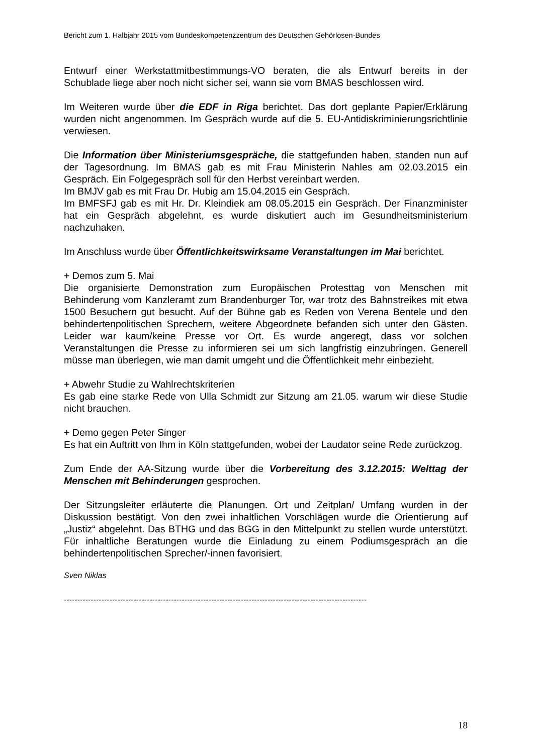Bericht zum 1. Halbjahr 2015 vom Bundeskompetenzzentrum des Deutschen Gehörlosen-Bundes
Entwurf einer Werkstattmitbestimmungs-VO beraten, die als Entwurf bereits in der Schublade liege aber noch nicht sicher sei, wann sie vom BMAS beschlossen wird.
Im Weiteren wurde über die EDF in Riga berichtet. Das dort geplante Papier/Erklärung wurden nicht angenommen. Im Gespräch wurde auf die 5. EU-Antidiskriminierungsrichtlinie verwiesen.
Die Information über Ministeriumsgespräche, die stattgefunden haben, standen nun auf der Tagesordnung. Im BMAS gab es mit Frau Ministerin Nahles am 02.03.2015 ein Gespräch. Ein Folgegespräch soll für den Herbst vereinbart werden.
Im BMJV gab es mit Frau Dr. Hubig am 15.04.2015 ein Gespräch.
Im BMFSFJ gab es mit Hr. Dr. Kleindiek am 08.05.2015 ein Gespräch. Der Finanzminister hat ein Gespräch abgelehnt, es wurde diskutiert auch im Gesundheitsministerium nachzuhaken.
Im Anschluss wurde über Öffentlichkeitswirksame Veranstaltungen im Mai berichtet.
+ Demos zum 5. Mai
Die organisierte Demonstration zum Europäischen Protesttag von Menschen mit Behinderung vom Kanzleramt zum Brandenburger Tor, war trotz des Bahnstreikes mit etwa 1500 Besuchern gut besucht. Auf der Bühne gab es Reden von Verena Bentele und den behindertenpolitischen Sprechern, weitere Abgeordnete befanden sich unter den Gästen. Leider war kaum/keine Presse vor Ort. Es wurde angeregt, dass vor solchen Veranstaltungen die Presse zu informieren sei um sich langfristig einzubringen. Generell müsse man überlegen, wie man damit umgeht und die Öffentlichkeit mehr einbezieht.
+ Abwehr Studie zu Wahlrechtskriterien
Es gab eine starke Rede von Ulla Schmidt zur Sitzung am 21.05. warum wir diese Studie nicht brauchen.
+ Demo gegen Peter Singer
Es hat ein Auftritt von Ihm in Köln stattgefunden, wobei der Laudator seine Rede zurückzog.
Zum Ende der AA-Sitzung wurde über die Vorbereitung des 3.12.2015: Welttag der Menschen mit Behinderungen gesprochen.
Der Sitzungsleiter erläuterte die Planungen. Ort und Zeitplan/ Umfang wurden in der Diskussion bestätigt. Von den zwei inhaltlichen Vorschlägen wurde die Orientierung auf „Justiz“ abgelehnt. Das BTHG und das BGG in den Mittelpunkt zu stellen wurde unterstützt. Für inhaltliche Beratungen wurde die Einladung zu einem Podiumsgespräch an die behindertenpolitischen Sprecher/-innen favorisiert.
Sven Niklas
-----------------------------------------------------------------------------------------------------------------
18